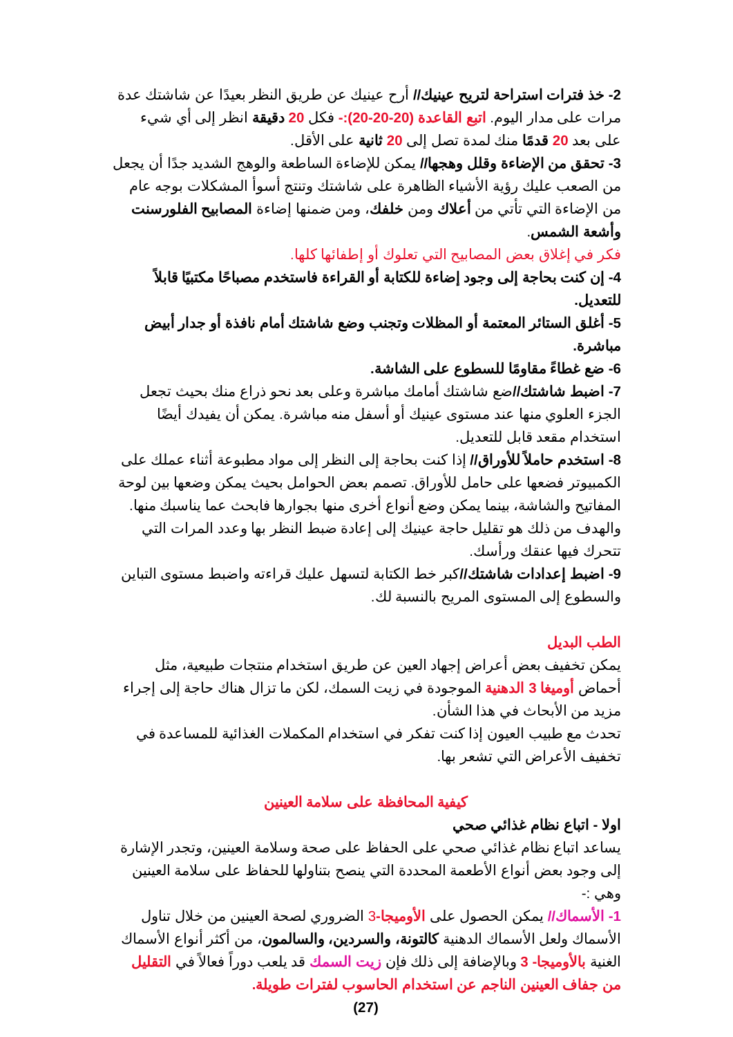2- خذ فترات استراحة لتريح عينيك// أرح عينيك عن طريق النظر بعيدًا عن شاشتك عدة مرات على مدار اليوم. اتبع القاعدة (20-20-20):- فكل 20 دقيقة انظر إلى أي شيء على بعد 20 قدمًا منك لمدة تصل إلى 20 ثانية على الأقل.
3- تحقق من الإضاءة وقلل وهجها// يمكن للإضاءة الساطعة والوهج الشديد جدًا أن يجعل من الصعب عليك رؤية الأشياء الظاهرة على شاشتك وتنتج أسوأ المشكلات بوجه عام من الإضاءة التي تأتي من أعلاك ومن خلفك، ومن ضمنها إضاءة المصابيح الفلورسنت وأشعة الشمس.
فكر في إغلاق بعض المصابيح التي تعلوك أو إطفائها كلها.
4- إن كنت بحاجة إلى وجود إضاءة للكتابة أو القراءة فاستخدم مصباحًا مكتبيًا قابلاً للتعديل.
5- أغلق الستائر المعتمة أو المظلات وتجنب وضع شاشتك أمام نافذة أو جدار أبيض مباشرة.
6- ضع غطاءً مقاومًا للسطوع على الشاشة.
7- اضبط شاشتك//ضع شاشتك أمامك مباشرة وعلى بعد نحو ذراع منك بحيث تجعل الجزء العلوي منها عند مستوى عينيك أو أسفل منه مباشرة. يمكن أن يفيدك أيضًا استخدام مقعد قابل للتعديل.
8- استخدم حاملاً للأوراق// إذا كنت بحاجة إلى النظر إلى مواد مطبوعة أثناء عملك على الكمبيوتر فضعها على حامل للأوراق. تصمم بعض الحوامل بحيث يمكن وضعها بين لوحة المفاتيح والشاشة، بينما يمكن وضع أنواع أخرى منها بجوارها فابحث عما يناسبك منها. والهدف من ذلك هو تقليل حاجة عينيك إلى إعادة ضبط النظر بها وعدد المرات التي تتحرك فيها عنقك ورأسك.
9- اضبط إعدادات شاشتك//كبر خط الكتابة لتسهل عليك قراءته واضبط مستوى التباين والسطوع إلى المستوى المريح بالنسبة لك.
الطب البديل
يمكن تخفيف بعض أعراض إجهاد العين عن طريق استخدام منتجات طبيعية، مثل أحماض أوميغا 3 الدهنية الموجودة في زيت السمك، لكن ما تزال هناك حاجة إلى إجراء مزيد من الأبحاث في هذا الشأن.
تحدث مع طبيب العيون إذا كنت تفكر في استخدام المكملات الغذائية للمساعدة في تخفيف الأعراض التي تشعر بها.
كيفية المحافظة على سلامة العينين
اولا - اتباع نظام غذائي صحي
يساعد اتباع نظام غذائي صحي على الحفاظ على صحة وسلامة العينين، وتجدر الإشارة إلى وجود بعض أنواع الأطعمة المحددة التي ينصح بتناولها للحفاظ على سلامة العينين وهي :-
1- الأسماك// يمكن الحصول على الأوميجا-3 الضروري لصحة العينين من خلال تناول الأسماك ولعل الأسماك الدهنية كالتونة، والسردين، والسالمون، من أكثر أنواع الأسماك الغنية بالأوميجا- 3 وبالإضافة إلى ذلك فإن زيت السمك قد يلعب دوراً فعالاً في التقليل من جفاف العينين الناجم عن استخدام الحاسوب لفترات طويلة.
(27)